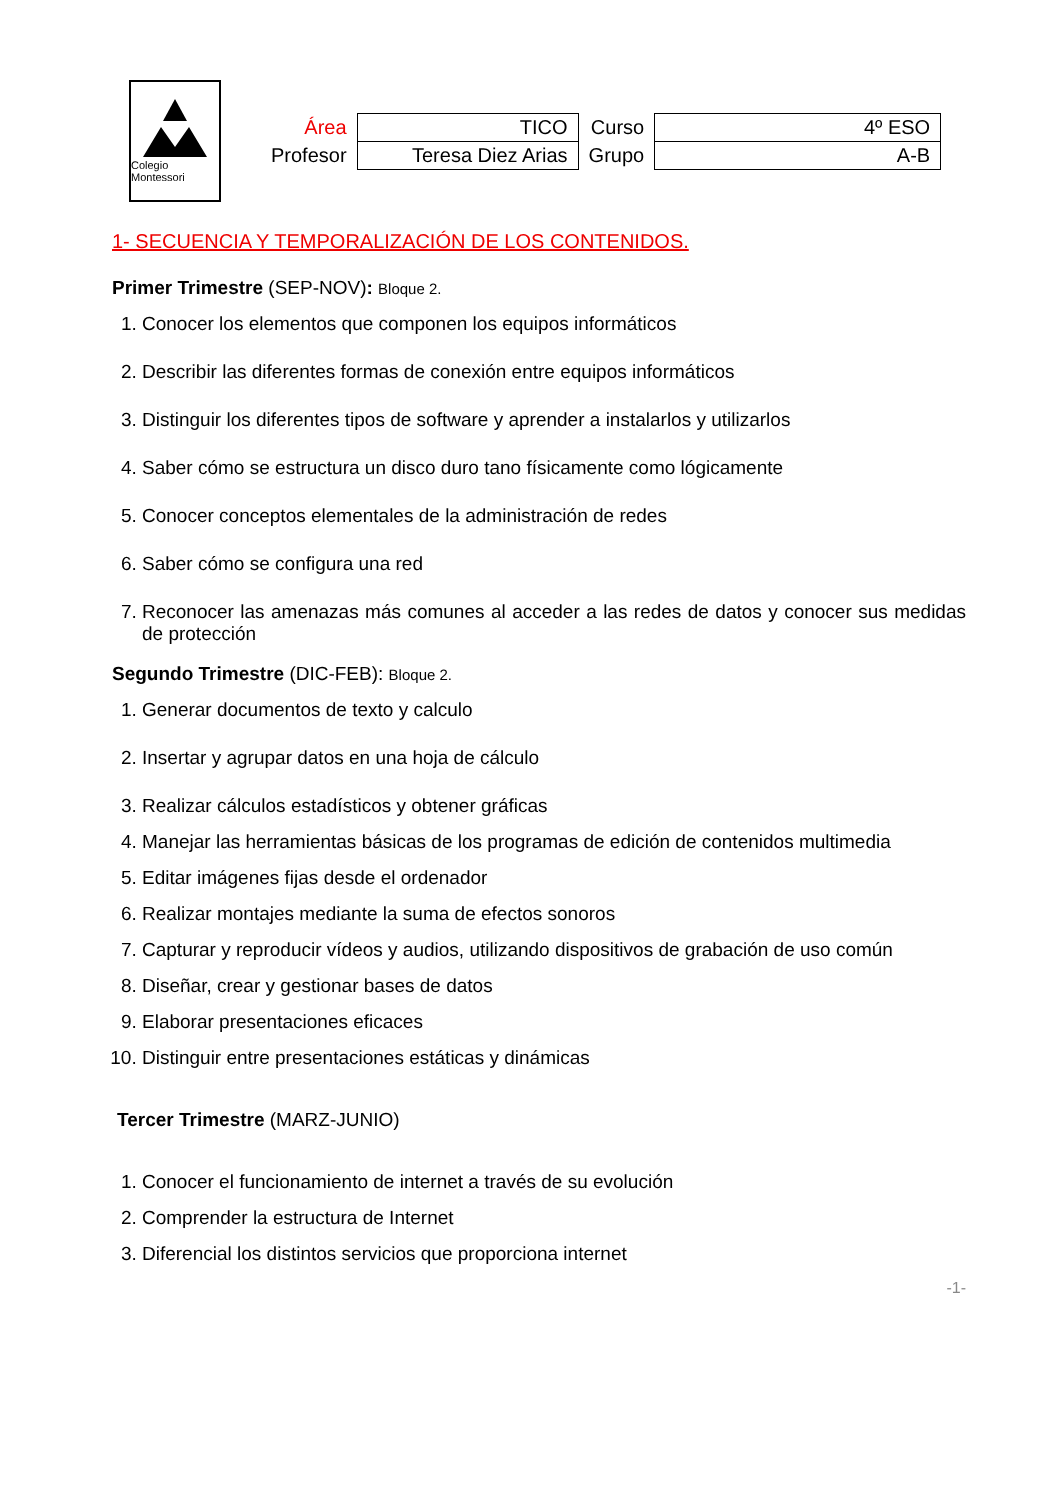Colegio Montessori
| Área | TICO | Curso | 4º ESO |
| Profesor | Teresa Diez Arias | Grupo | A-B |
1- SECUENCIA Y TEMPORALIZACIÓN DE LOS CONTENIDOS.
Primer Trimestre (SEP-NOV): Bloque 2.
1. Conocer los elementos que componen los equipos informáticos
2. Describir las diferentes formas de conexión entre equipos informáticos
3. Distinguir los diferentes tipos de software y aprender a instalarlos y utilizarlos
4. Saber cómo se estructura un disco duro tano físicamente como lógicamente
5. Conocer conceptos elementales de la administración de redes
6. Saber cómo se configura una red
7. Reconocer las amenazas más comunes al acceder a las redes de datos y conocer sus medidas de protección
Segundo Trimestre (DIC-FEB): Bloque 2.
1. Generar documentos de texto y calculo
2. Insertar y agrupar datos en una hoja de cálculo
3. Realizar cálculos estadísticos y obtener gráficas
4. Manejar las herramientas básicas de los programas de edición de contenidos multimedia
5. Editar imágenes fijas desde el ordenador
6. Realizar montajes mediante la suma de efectos sonoros
7. Capturar y reproducir vídeos y audios, utilizando dispositivos de grabación de uso común
8. Diseñar, crear y gestionar bases de datos
9. Elaborar presentaciones eficaces
10. Distinguir entre presentaciones estáticas y dinámicas
Tercer Trimestre (MARZ-JUNIO)
1. Conocer el funcionamiento de internet a través de su evolución
2. Comprender la estructura de Internet
3. Diferencial los distintos servicios que proporciona internet
-1-